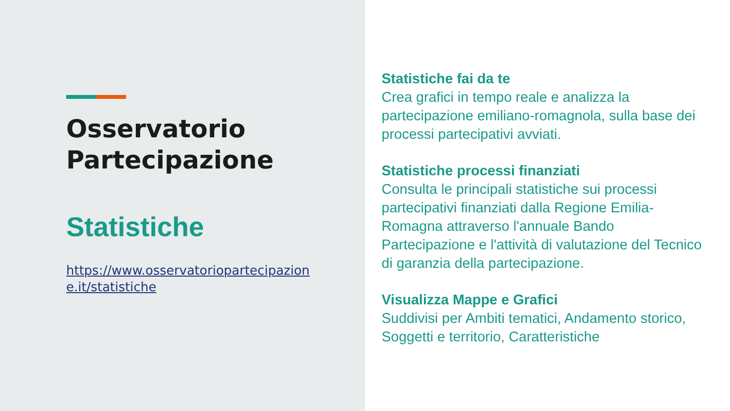Osservatorio
Partecipazione
Statistiche
https://www.osservatoriopartecipazione.it/statistiche
Statistiche fai da te
Crea grafici in tempo reale e analizza la partecipazione emiliano-romagnola, sulla base dei processi partecipativi avviati.
Statistiche processi finanziati
Consulta le principali statistiche sui processi partecipativi finanziati dalla Regione Emilia-Romagna attraverso l'annuale Bando Partecipazione e l'attività di valutazione del Tecnico di garanzia della partecipazione.
Visualizza Mappe e Grafici
Suddivisi per Ambiti tematici, Andamento storico, Soggetti e territorio, Caratteristiche